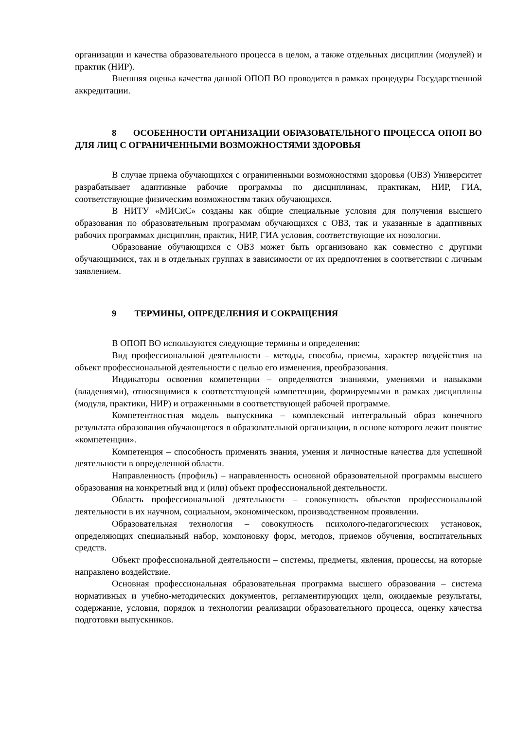организации и качества образовательного процесса в целом, а также отдельных дисциплин (модулей) и практик (НИР).
Внешняя оценка качества данной ОПОП ВО проводится в рамках процедуры Государственной аккредитации.
8 ОСОБЕННОСТИ ОРГАНИЗАЦИИ ОБРАЗОВАТЕЛЬНОГО ПРОЦЕССА ОПОП ВО ДЛЯ ЛИЦ С ОГРАНИЧЕННЫМИ ВОЗМОЖНОСТЯМИ ЗДОРОВЬЯ
В случае приема обучающихся с ограниченными возможностями здоровья (ОВЗ) Университет разрабатывает адаптивные рабочие программы по дисциплинам, практикам, НИР, ГИА, соответствующие физическим возможностям таких обучающихся.
В НИТУ «МИСиС» созданы как общие специальные условия для получения высшего образования по образовательным программам обучающихся с ОВЗ, так и указанные в адаптивных рабочих программах дисциплин, практик, НИР, ГИА условия, соответствующие их нозологии.
Образование обучающихся с ОВЗ может быть организовано как совместно с другими обучающимися, так и в отдельных группах в зависимости от их предпочтения в соответствии с личным заявлением.
9 ТЕРМИНЫ, ОПРЕДЕЛЕНИЯ И СОКРАЩЕНИЯ
В ОПОП ВО используются следующие термины и определения:
Вид профессиональной деятельности – методы, способы, приемы, характер воздействия на объект профессиональной деятельности с целью его изменения, преобразования.
Индикаторы освоения компетенции – определяются знаниями, умениями и навыками (владениями), относящимися к соответствующей компетенции, формируемыми в рамках дисциплины (модуля, практики, НИР) и отраженными в соответствующей рабочей программе.
Компетентностная модель выпускника – комплексный интегральный образ конечного результата образования обучающегося в образовательной организации, в основе которого лежит понятие «компетенции».
Компетенция – способность применять знания, умения и личностные качества для успешной деятельности в определенной области.
Направленность (профиль) – направленность основной образовательной программы высшего образования на конкретный вид и (или) объект профессиональной деятельности.
Область профессиональной деятельности – совокупность объектов профессиональной деятельности в их научном, социальном, экономическом, производственном проявлении.
Образовательная технология – совокупность психолого-педагогических установок, определяющих специальный набор, компоновку форм, методов, приемов обучения, воспитательных средств.
Объект профессиональной деятельности – системы, предметы, явления, процессы, на которые направлено воздействие.
Основная профессиональная образовательная программа высшего образования – система нормативных и учебно-методических документов, регламентирующих цели, ожидаемые результаты, содержание, условия, порядок и технологии реализации образовательного процесса, оценку качества подготовки выпускников.